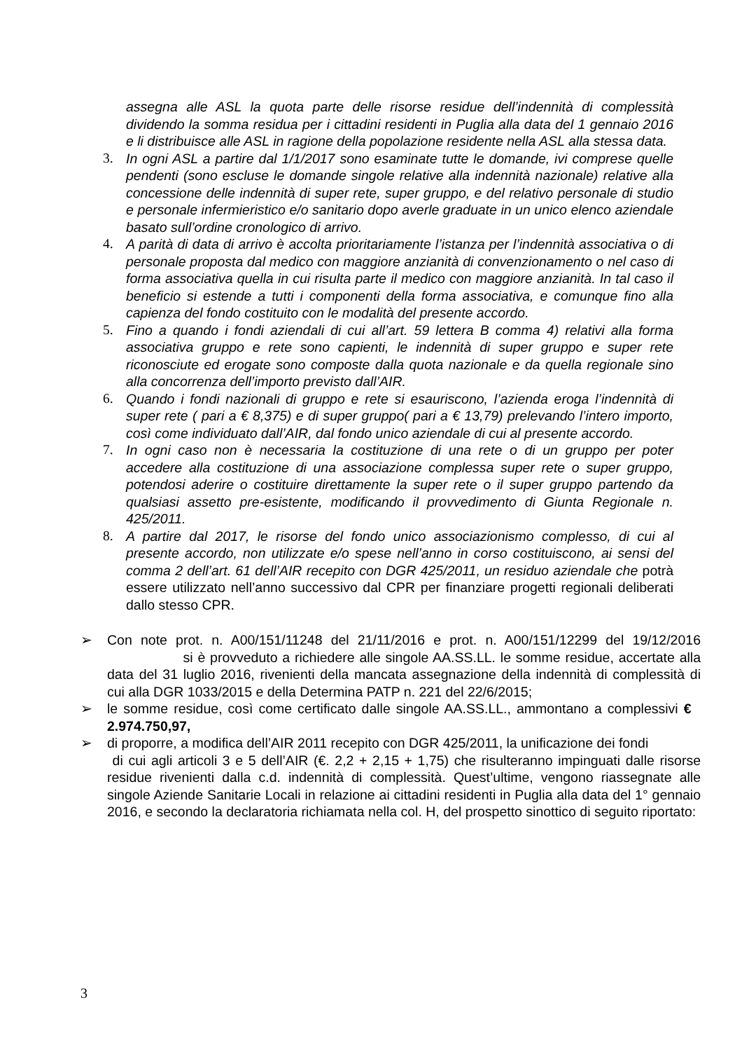assegna alle ASL la quota parte delle risorse residue dell’indennità di complessità dividendo la somma residua per i cittadini residenti in Puglia alla data del 1 gennaio 2016 e li distribuisce alle ASL in ragione della popolazione residente nella ASL alla stessa data.
3. In ogni ASL a partire dal 1/1/2017 sono esaminate tutte le domande, ivi comprese quelle pendenti (sono escluse le domande singole relative alla indennità nazionale) relative alla concessione delle indennità di super rete, super gruppo, e del relativo personale di studio e personale infermieristico e/o sanitario dopo averle graduate in un unico elenco aziendale basato sull’ordine cronologico di arrivo.
4. A parità di data di arrivo è accolta prioritariamente l’istanza per l’indennità associativa o di personale proposta dal medico con maggiore anzianità di convenzionamento o nel caso di forma associativa quella in cui risulta parte il medico con maggiore anzianità. In tal caso il beneficio si estende a tutti i componenti della forma associativa, e comunque fino alla capienza del fondo costituito con le modalità del presente accordo.
5. Fino a quando i fondi aziendali di cui all’art. 59 lettera B comma 4) relativi alla forma associativa gruppo e rete sono capienti, le indennità di super gruppo e super rete riconosciute ed erogate sono composte dalla quota nazionale e da quella regionale sino alla concorrenza dell’importo previsto dall’AIR.
6. Quando i fondi nazionali di gruppo e rete si esauriscono, l’azienda eroga l’indennità di super rete ( pari a € 8,375) e di super gruppo( pari a € 13,79) prelevando l’intero importo, così come individuato dall’AIR, dal fondo unico aziendale di cui al presente accordo.
7. In ogni caso non è necessaria la costituzione di una rete o di un gruppo per poter accedere alla costituzione di una associazione complessa super rete o super gruppo, potendosi aderire o costituire direttamente la super rete o il super gruppo partendo da qualsiasi assetto pre-esistente, modificando il provvedimento di Giunta Regionale n. 425/2011.
8. A partire dal 2017, le risorse del fondo unico associazionismo complesso, di cui al presente accordo, non utilizzate e/o spese nell’anno in corso costituiscono, ai sensi del comma 2 dell’art. 61 dell’AIR recepito con DGR 425/2011, un residuo aziendale che potrà essere utilizzato nell’anno successivo dal CPR per finanziare progetti regionali deliberati dallo stesso CPR.
➢ Con note prot. n. A00/151/11248 del 21/11/2016 e prot. n. A00/151/12299 del 19/12/2016 si è provveduto a richiedere alle singole AA.SS.LL. le somme residue, accertate alla data del 31 luglio 2016, rivenienti della mancata assegnazione della indennità di complessità di cui alla DGR 1033/2015 e della Determina PATP n. 221 del 22/6/2015;
➢ le somme residue, così come certificato dalle singole AA.SS.LL., ammontano a complessivi € 2.974.750,97,
➢ di proporre, a modifica dell’AIR 2011 recepito con DGR 425/2011, la unificazione dei fondi
di cui agli articoli 3 e 5 dell’AIR (€. 2,2 + 2,15 + 1,75) che risulteranno impinguati dalle risorse residue rivenienti dalla c.d. indennità di complessità. Quest’ultime, vengono riassegnate alle singole Aziende Sanitarie Locali in relazione ai cittadini residenti in Puglia alla data del 1° gennaio 2016, e secondo la declaratoria richiamata nella col. H, del prospetto sinottico di seguito riportato:
3